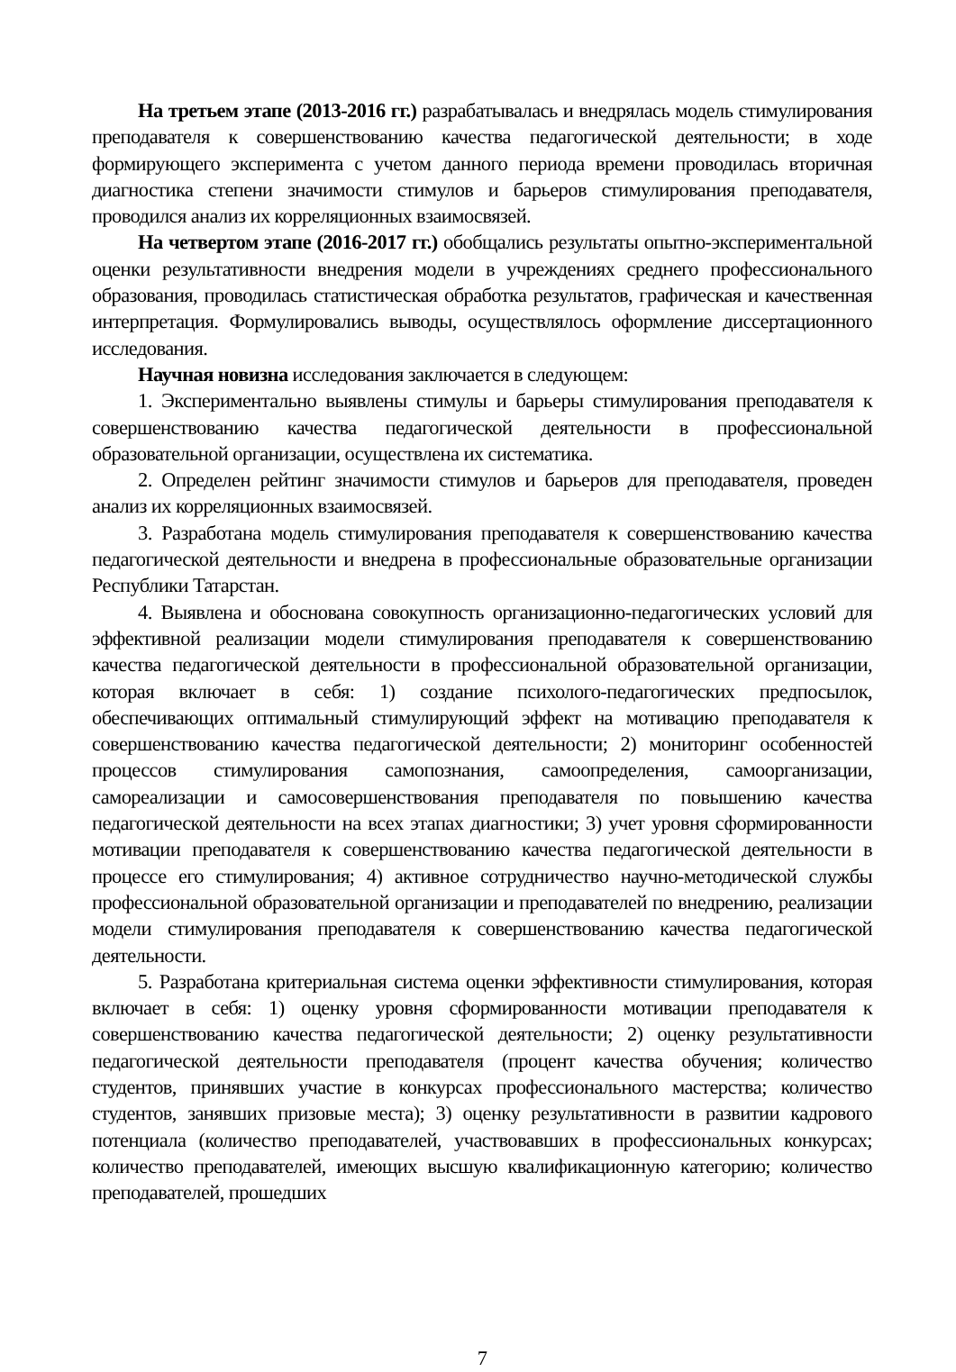На третьем этапе (2013-2016 гг.) разрабатывалась и внедрялась модель стимулирования преподавателя к совершенствованию качества педагогической деятельности; в ходе формирующего эксперимента с учетом данного периода времени проводилась вторичная диагностика степени значимости стимулов и барьеров стимулирования преподавателя, проводился анализ их корреляционных взаимосвязей.
На четвертом этапе (2016-2017 гг.) обобщались результаты опытно-экспериментальной оценки результативности внедрения модели в учреждениях среднего профессионального образования, проводилась статистическая обработка результатов, графическая и качественная интерпретация. Формулировались выводы, осуществлялось оформление диссертационного исследования.
Научная новизна исследования заключается в следующем:
1. Экспериментально выявлены стимулы и барьеры стимулирования преподавателя к совершенствованию качества педагогической деятельности в профессиональной образовательной организации, осуществлена их систематика.
2. Определен рейтинг значимости стимулов и барьеров для преподавателя, проведен анализ их корреляционных взаимосвязей.
3. Разработана модель стимулирования преподавателя к совершенствованию качества педагогической деятельности и внедрена в профессиональные образовательные организации Республики Татарстан.
4. Выявлена и обоснована совокупность организационно-педагогических условий для эффективной реализации модели стимулирования преподавателя к совершенствованию качества педагогической деятельности в профессиональной образовательной организации, которая включает в себя: 1) создание психолого-педагогических предпосылок, обеспечивающих оптимальный стимулирующий эффект на мотивацию преподавателя к совершенствованию качества педагогической деятельности; 2) мониторинг особенностей процессов стимулирования самопознания, самоопределения, самоорганизации, самореализации и самосовершенствования преподавателя по повышению качества педагогической деятельности на всех этапах диагностики; 3) учет уровня сформированности мотивации преподавателя к совершенствованию качества педагогической деятельности в процессе его стимулирования; 4) активное сотрудничество научно-методической службы профессиональной образовательной организации и преподавателей по внедрению, реализации модели стимулирования преподавателя к совершенствованию качества педагогической деятельности.
5. Разработана критериальная система оценки эффективности стимулирования, которая включает в себя: 1) оценку уровня сформированности мотивации преподавателя к совершенствованию качества педагогической деятельности; 2) оценку результативности педагогической деятельности преподавателя (процент качества обучения; количество студентов, принявших участие в конкурсах профессионального мастерства; количество студентов, занявших призовые места); 3) оценку результативности в развитии кадрового потенциала (количество преподавателей, участвовавших в профессиональных конкурсах; количество преподавателей, имеющих высшую квалификационную категорию; количество преподавателей, прошедших
7